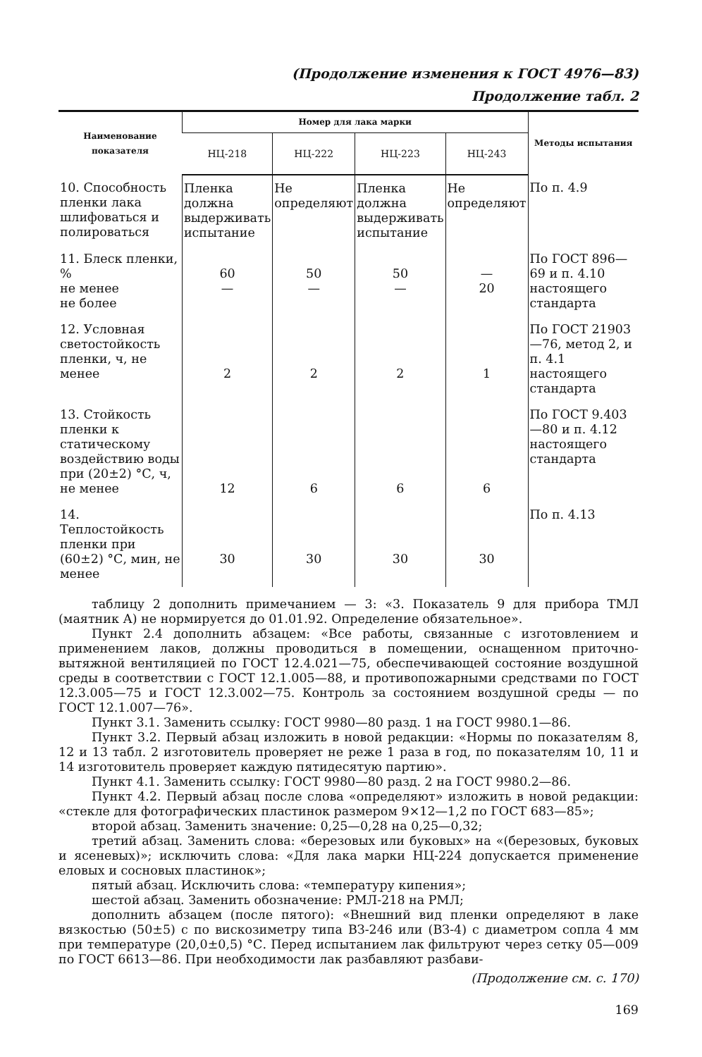(Продолжение изменения к ГОСТ 4976—83)
Продолжение табл. 2
| Наименование показателя | Номер для лака марки | | | | Методы испытания |
| --- | --- | --- | --- | --- | --- |
| | НЦ-218 | НЦ-222 | НЦ-223 | НЦ-243 | |
| 10. Способность пленки лака шлифоваться и полироваться | Пленка должна выдерживать испытание | Не определяют | Пленка должна выдерживать испытание | Не определяют | По п. 4.9 |
| 11. Блеск пленки, % не менее не более | 60 — | 50 — | 50 — | — 20 | По ГОСТ 896—69 и п. 4.10 настоящего стандарта |
| 12. Условная светостойкость пленки, ч, не менее | 2 | 2 | 2 | 1 | По ГОСТ 21903—76, метод 2, и п. 4.1 настоящего стандарта |
| 13. Стойкость пленки к статическому воздействию воды при (20±2) °С, ч, не менее | 12 | 6 | 6 | 6 | По ГОСТ 9.403—80 и п. 4.12 настоящего стандарта |
| 14. Теплостойкость пленки при (60±2) °С, мин, не менее | 30 | 30 | 30 | 30 | По п. 4.13 |
таблицу 2 дополнить примечанием — 3: «3. Показатель 9 для прибора ТМЛ (маятник А) не нормируется до 01.01.92. Определение обязательное».
Пункт 2.4 дополнить абзацем: «Все работы, связанные с изготовлением и применением лаков, должны проводиться в помещении, оснащенном приточно-вытяжной вентиляцией по ГОСТ 12.4.021—75, обеспечивающей состояние воздушной среды в соответствии с ГОСТ 12.1.005—88, и противопожарными средствами по ГОСТ 12.3.005—75 и ГОСТ 12.3.002—75. Контроль за состоянием воздушной среды — по ГОСТ 12.1.007—76».
Пункт 3.1. Заменить ссылку: ГОСТ 9980—80 разд. 1 на ГОСТ 9980.1—86.
Пункт 3.2. Первый абзац изложить в новой редакции: «Нормы по показателям 8, 12 и 13 табл. 2 изготовитель проверяет не реже 1 раза в год, по показателям 10, 11 и 14 изготовитель проверяет каждую пятидесятую партию».
Пункт 4.1. Заменить ссылку: ГОСТ 9980—80 разд. 2 на ГОСТ 9980.2—86.
Пункт 4.2. Первый абзац после слова «определяют» изложить в новой редакции: «стекле для фотографических пластинок размером 9×12—1,2 по ГОСТ 683—85»;
второй абзац. Заменить значение: 0,25—0,28 на 0,25—0,32;
третий абзац. Заменить слова: «березовых или буковых» на «(березовых, буковых и ясеневых)»; исключить слова: «Для лака марки НЦ-224 допускается применение еловых и сосновых пластинок»;
пятый абзац. Исключить слова: «температуру кипения»;
шестой абзац. Заменить обозначение: РМЛ-218 на РМЛ;
дополнить абзацем (после пятого): «Внешний вид пленки определяют в лаке вязкостью (50±5) с по вискозиметру типа ВЗ-246 или (ВЗ-4) с диаметром сопла 4 мм при температуре (20,0±0,5) °С. Перед испытанием лак фильтруют через сетку 05—009 по ГОСТ 6613—86. При необходимости лак разбавляют разбави-
(Продолжение см. с. 170)
169